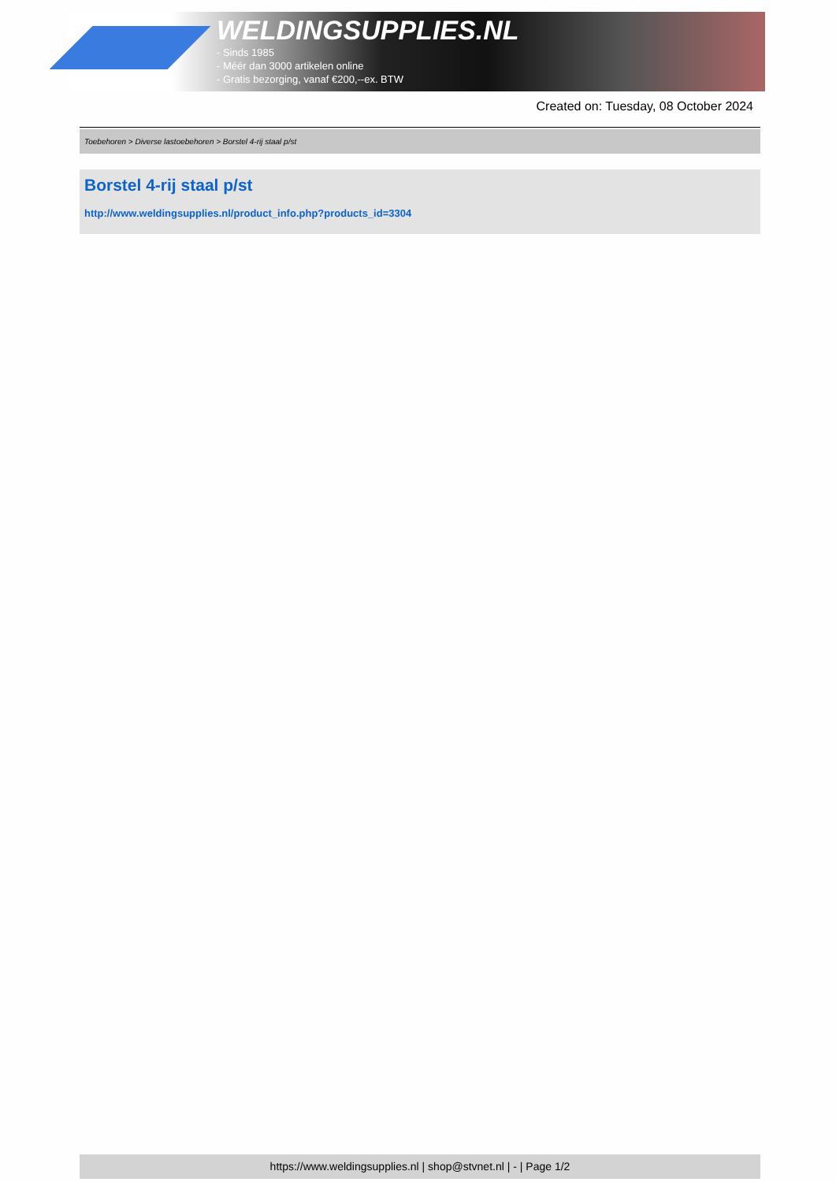WELDINGSUPPLIES.NL
- Sinds 1985
- Méér dan 3000 artikelen online
- Gratis bezorging, vanaf €200,--ex. BTW
Created on: Tuesday, 08 October 2024
Toebehoren > Diverse lastoebehoren > Borstel 4-rij staal p/st
Borstel 4-rij staal p/st
http://www.weldingsupplies.nl/product_info.php?products_id=3304
https://www.weldingsupplies.nl | shop@stvnet.nl | - | Page 1/2